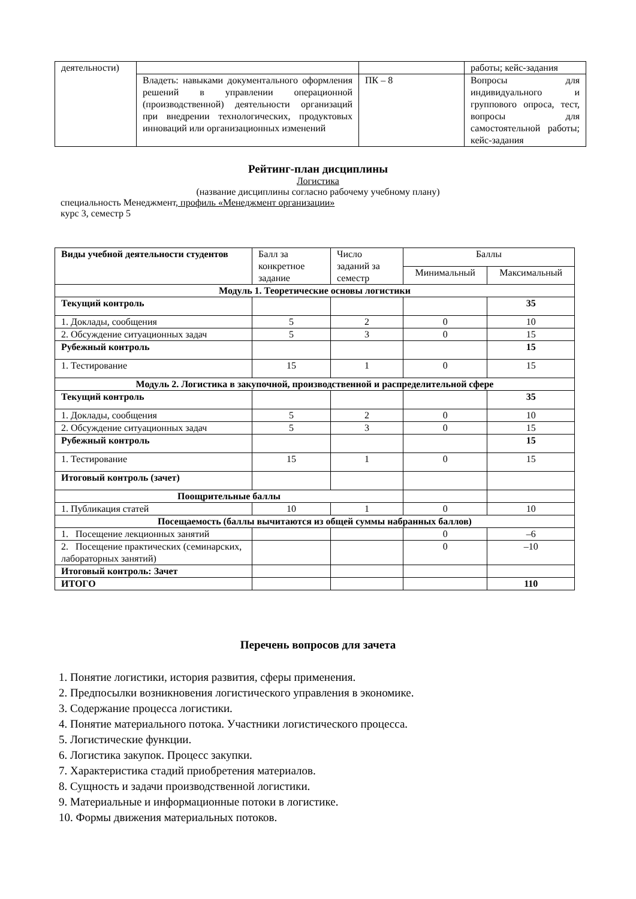| деятельности) | | | работы; кейс-задания |
| | Владеть: навыками документального оформления решений в управлении операционной (производственной) деятельности организаций при внедрении технологических, продуктовых инноваций или организационных изменений | ПК – 8 | Вопросы для индивидуального и группового опроса, тест, вопросы для самостоятельной работы; кейс-задания |
Рейтинг-план дисциплины
Логистика
(название дисциплины согласно рабочему учебному плану)
специальность Менеджмент, профиль «Менеджмент организации»
курс 3, семестр 5
| Виды учебной деятельности студентов | Балл за конкретное задание | Число заданий за семестр | Баллы | |
| --- | --- | --- | --- | --- |
| | | | Минимальный | Максимальный |
| Модуль 1. Теоретические основы логистики | | | | |
| Текущий контроль | | | | 35 |
| 1. Доклады, сообщения | 5 | 2 | 0 | 10 |
| 2. Обсуждение ситуационных задач | 5 | 3 | 0 | 15 |
| Рубежный контроль | | | | 15 |
| 1. Тестирование | 15 | 1 | 0 | 15 |
| Модуль 2. Логистика в закупочной, производственной и распределительной сфере | | | | |
| Текущий контроль | | | | 35 |
| 1. Доклады, сообщения | 5 | 2 | 0 | 10 |
| 2. Обсуждение ситуационных задач | 5 | 3 | 0 | 15 |
| Рубежный контроль | | | | 15 |
| 1. Тестирование | 15 | 1 | 0 | 15 |
| Итоговый контроль (зачет) | | | | |
| Поощрительные баллы | | | | |
| 1. Публикация статей | 10 | 1 | 0 | 10 |
| Посещаемость (баллы вычитаются из общей суммы набранных баллов) | | | | |
| 1. Посещение лекционных занятий | | | 0 | –6 |
| 2. Посещение практических (семинарских, лабораторных занятий) | | | 0 | –10 |
| Итоговый контроль: Зачет | | | | |
| ИТОГО | | | | 110 |
Перечень вопросов для зачета
1. Понятие логистики, история развития, сферы применения.
2. Предпосылки возникновения логистического управления в экономике.
3. Содержание процесса логистики.
4. Понятие материального потока. Участники логистического процесса.
5. Логистические функции.
6. Логистика закупок. Процесс закупки.
7. Характеристика стадий приобретения материалов.
8. Сущность и задачи производственной логистики.
9. Материальные и информационные потоки в логистике.
10. Формы движения материальных потоков.